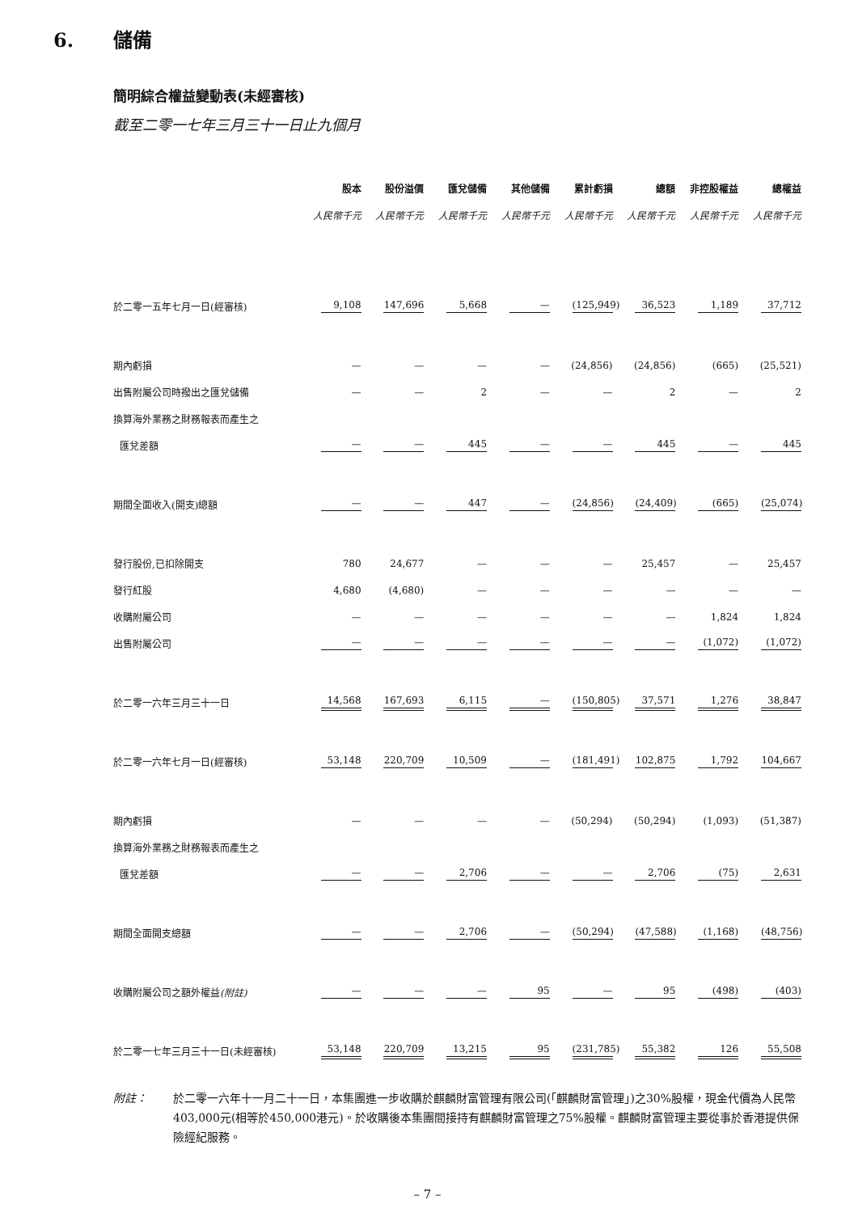6. 儲備
簡明綜合權益變動表(未經審核)
截至二零一七年三月三十一日止九個月
| | 股本 | 股份溢價 | 匯兌儲備 | 其他儲備 | 累計虧損 | 總額 | 非控股權益 | 總權益 |
| --- | --- | --- | --- | --- | --- | --- | --- | --- |
| | 人民幣千元 | 人民幣千元 | 人民幣千元 | 人民幣千元 | 人民幣千元 | 人民幣千元 | 人民幣千元 | 人民幣千元 |
| 於二零一五年七月一日(經審核) | 9,108 | 147,696 | 5,668 | — | (125,949) | 36,523 | 1,189 | 37,712 |
| 期內虧損 | — | — | — | — | (24,856) | (24,856) | (665) | (25,521) |
| 出售附屬公司時撥出之匯兌儲備 | — | — | 2 | — | — | 2 | — | 2 |
| 換算海外業務之財務報表而產生之 | | | | | | | | |
| 匯兌差額 | — | — | 445 | — | — | 445 | — | 445 |
| 期間全面收入(開支)總額 | — | — | 447 | — | (24,856) | (24,409) | (665) | (25,074) |
| 發行股份,已扣除開支 | 780 | 24,677 | — | — | — | 25,457 | — | 25,457 |
| 發行紅股 | 4,680 | (4,680) | — | — | — | — | — | — |
| 收購附屬公司 | — | — | — | — | — | — | 1,824 | 1,824 |
| 出售附屬公司 | — | — | — | — | — | — | (1,072) | (1,072) |
| 於二零一六年三月三十一日 | 14,568 | 167,693 | 6,115 | — | (150,805) | 37,571 | 1,276 | 38,847 |
| 於二零一六年七月一日(經審核) | 53,148 | 220,709 | 10,509 | — | (181,491) | 102,875 | 1,792 | 104,667 |
| 期內虧損 | — | — | — | — | (50,294) | (50,294) | (1,093) | (51,387) |
| 換算海外業務之財務報表而產生之 | | | | | | | | |
| 匯兌差額 | — | — | 2,706 | — | — | 2,706 | (75) | 2,631 |
| 期間全面開支總額 | — | — | 2,706 | — | (50,294) | (47,588) | (1,168) | (48,756) |
| 收購附屬公司之額外權益 (附註) | — | — | — | 95 | — | 95 | (498) | (403) |
| 於二零一七年三月三十一日(未經審核) | 53,148 | 220,709 | 13,215 | 95 | (231,785) | 55,382 | 126 | 55,508 |
附註： 於二零一六年十一月二十一日，本集團進一步收購於麒麟財富管理有限公司(「麒麟財富管理」)之30%股權，現金代價為人民幣403,000元(相等於450,000港元)。於收購後本集團間接持有麒麟財富管理之75%股權。麒麟財富管理主要從事於香港提供保險經紀服務。
– 7 –